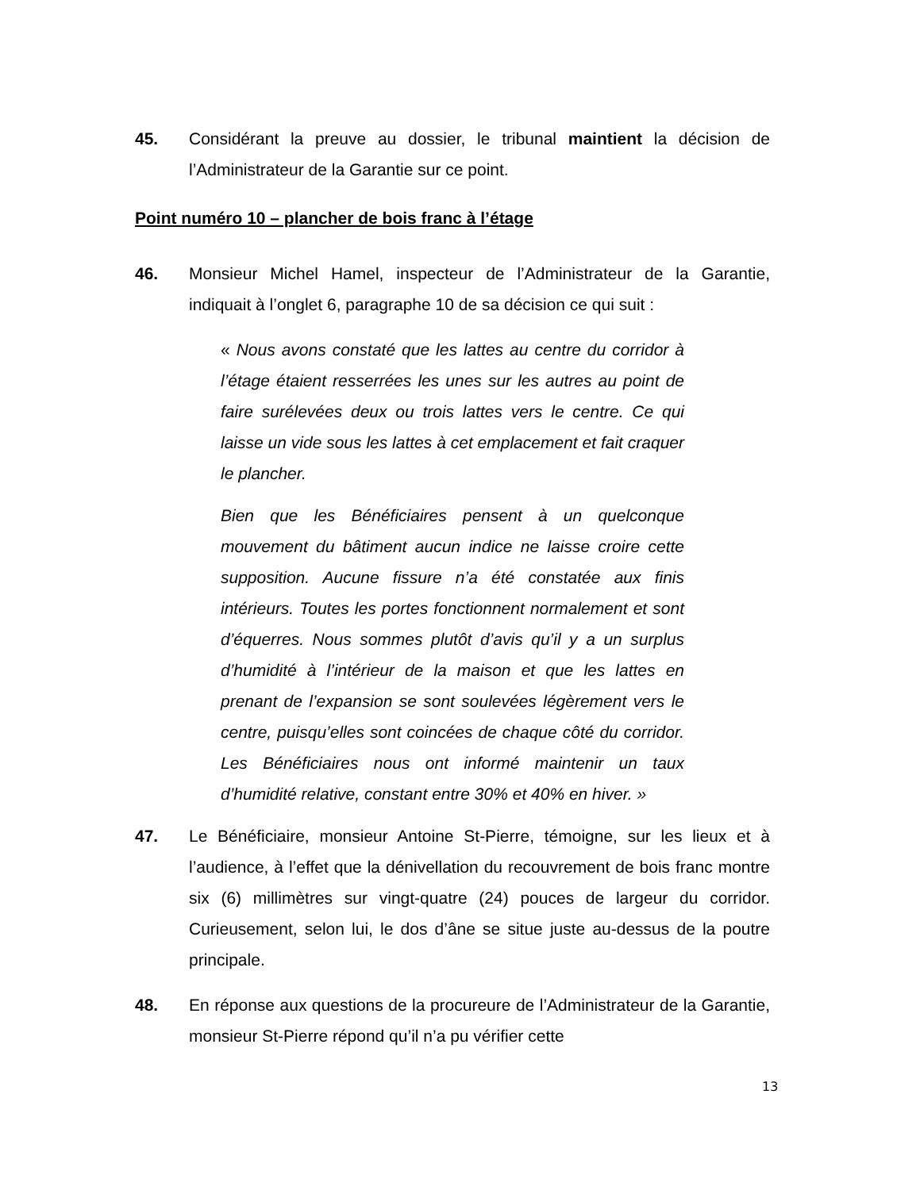45. Considérant la preuve au dossier, le tribunal maintient la décision de l’Administrateur de la Garantie sur ce point.
Point numéro 10 – plancher de bois franc à l’étage
46. Monsieur Michel Hamel, inspecteur de l’Administrateur de la Garantie, indiquait à l’onglet 6, paragraphe 10 de sa décision ce qui suit :
« Nous avons constaté que les lattes au centre du corridor à l’étage étaient resserrées les unes sur les autres au point de faire surélevées deux ou trois lattes vers le centre. Ce qui laisse un vide sous les lattes à cet emplacement et fait craquer le plancher.
Bien que les Bénéficiaires pensent à un quelconque mouvement du bâtiment aucun indice ne laisse croire cette supposition. Aucune fissure n’a été constatée aux finis intérieurs. Toutes les portes fonctionnent normalement et sont d’équerres. Nous sommes plutôt d’avis qu’il y a un surplus d’humidité à l’intérieur de la maison et que les lattes en prenant de l’expansion se sont soulevées légèrement vers le centre, puisqu’elles sont coincées de chaque côté du corridor. Les Bénéficiaires nous ont informé maintenir un taux d’humidité relative, constant entre 30% et 40% en hiver. »
47. Le Bénéficiaire, monsieur Antoine St-Pierre, témoigne, sur les lieux et à l’audience, à l’effet que la dénivellation du recouvrement de bois franc montre six (6) millimètres sur vingt-quatre (24) pouces de largeur du corridor. Curieusement, selon lui, le dos d’âne se situe juste au-dessus de la poutre principale.
48. En réponse aux questions de la procureure de l’Administrateur de la Garantie, monsieur St-Pierre répond qu’il n’a pu vérifier cette
13